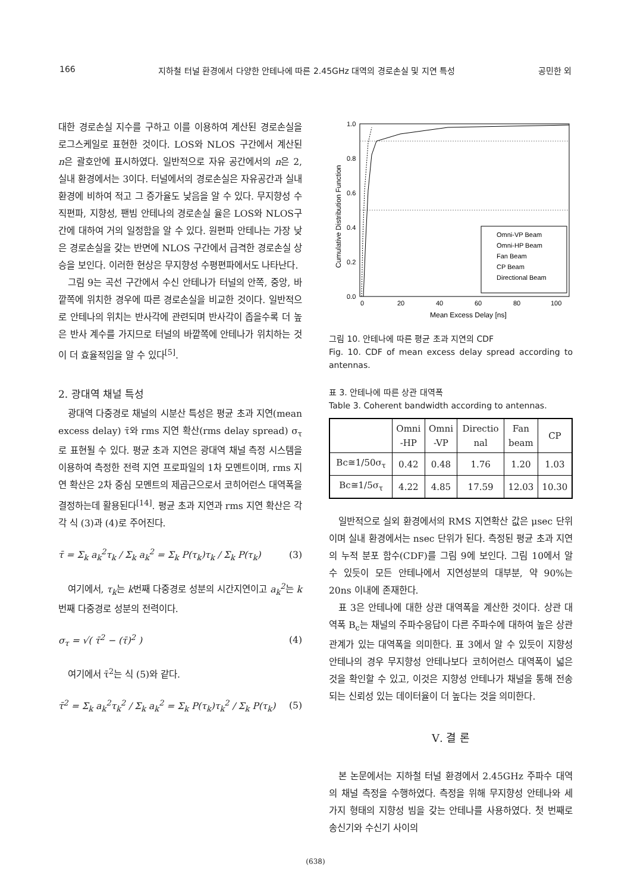166 지하철 터널 환경에서 다양한 안테나에 따른 2.45GHz 대역의 경로손실 및 지연 특성 공민한 외
대한 경로손실 지수를 구하고 이를 이용하여 계산된 경로손실을 로그스케일로 표현한 것이다. LOS와 NLOS 구간에서 계산된 n은 괄호안에 표시하였다. 일반적으로 자유 공간에서의 n은 2, 실내 환경에서는 3이다. 터널에서의 경로손실은 자유공간과 실내 환경에 비하여 적고 그 증가율도 낮음을 알 수 있다. 무지향성 수직편파, 지향성, 팬빔 안테나의 경로손실 율은 LOS와 NLOS구간에 대하여 거의 일정함을 알 수 있다. 원편파 안테나는 가장 낮은 경로손실을 갖는 반면에 NLOS 구간에서 급격한 경로손실 상승을 보인다. 이러한 현상은 무지향성 수평편파에서도 나타난다.
그림 9는 곡선 구간에서 수신 안테나가 터널의 안쪽, 중앙, 바깥쪽에 위치한 경우에 따른 경로손실을 비교한 것이다. 일반적으로 안테나의 위치는 반사각에 관련되며 반사각이 좁을수록 더 높은 반사 계수를 가지므로 터널의 바깥쪽에 안테나가 위치하는 것이 더 효율적임을 알 수 있다<sup>[5]</sup>.
2. 광대역 채널 특성
광대역 다중경로 채널의 시분산 특성은 평균 초과 지연(mean excess delay) τ̄와 rms 지연 확산(rms delay spread) σ<sub>τ</sub>로 표현될 수 있다. 평균 초과 지연은 광대역 채널 측정 시스템을 이용하여 측정한 전력 지연 프로파일의 1차 모멘트이며, rms 지연 확산은 2차 중심 모멘트의 제곱근으로서 코히어런스 대역폭을 결정하는데 활용된다<sup>[14]</sup>. 평균 초과 지연과 rms 지연 확산은 각각 식 (3)과 (4)로 주어진다.
τ̄ = Σ<sub>k</sub> a<sub>k</sub><sup>2</sup>τ<sub>k</sub> / Σ<sub>k</sub> a<sub>k</sub><sup>2</sup> = Σ<sub>k</sub> P(τ<sub>k</sub>)τ<sub>k</sub> / Σ<sub>k</sub> P(τ<sub>k</sub>) (3)
여기에서, τ<sub>k</sub>는 k번째 다중경로 성분의 시간지연이고 a<sub>k</sub><sup>2</sup>는 k번째 다중경로 성분의 전력이다.
σ<sub>τ</sub> = √( τ̄<sup>2</sup> − (τ̄)<sup>2</sup> ) (4)
여기에서 τ̄<sup>2</sup>는 식 (5)와 같다.
τ̄<sup>2</sup> = Σ<sub>k</sub> a<sub>k</sub><sup>2</sup>τ<sub>k</sub><sup>2</sup> / Σ<sub>k</sub> a<sub>k</sub><sup>2</sup> = Σ<sub>k</sub> P(τ<sub>k</sub>)τ<sub>k</sub><sup>2</sup> / Σ<sub>k</sub> P(τ<sub>k</sub>) (5)
1.0
0.8
0.6
0.4
0.2
0.0
0
20
40
60
80
100
Mean Excess Delay [ns]
Cumulative Distribution Function
Omni-VP Beam
Omni-HP Beam
Fan Beam
CP Beam
Directional Beam
그림 10. 안테나에 따른 평균 초과 지연의 CDF
Fig. 10. CDF of mean excess delay spread according to antennas.
표 3. 안테나에 따른 상관 대역폭
Table 3. Coherent bandwidth according to antennas.
| | Omni -HP | Omni -VP | Directio nal | Fan beam | CP |
| --- | --- | --- | --- | --- | --- |
| Bc≅1/50σ<sub>τ</sub> | 0.42 | 0.48 | 1.76 | 1.20 | 1.03 |
| Bc≅1/5σ<sub>τ</sub> | 4.22 | 4.85 | 17.59 | 12.03 | 10.30 |
일반적으로 실외 환경에서의 RMS 지연확산 값은 μsec 단위이며 실내 환경에서는 nsec 단위가 된다. 측정된 평균 초과 지연의 누적 분포 함수(CDF)를 그림 9에 보인다. 그림 10에서 알 수 있듯이 모든 안테나에서 지연성분의 대부분, 약 90%는 20ns 이내에 존재한다.
표 3은 안테나에 대한 상관 대역폭을 계산한 것이다. 상관 대역폭 B<sub>c</sub>는 채널의 주파수응답이 다른 주파수에 대하여 높은 상관관계가 있는 대역폭을 의미한다. 표 3에서 알 수 있듯이 지향성 안테나의 경우 무지향성 안테나보다 코히어런스 대역폭이 넓은 것을 확인할 수 있고, 이것은 지향성 안테나가 채널을 통해 전송되는 신뢰성 있는 데이터율이 더 높다는 것을 의미한다.
Ⅴ. 결 론
본 논문에서는 지하철 터널 환경에서 2.45GHz 주파수 대역의 채널 측정을 수행하였다. 측정을 위해 무지향성 안테나와 세 가지 형태의 지향성 빔을 갖는 안테나를 사용하였다. 첫 번째로 송신기와 수신기 사이의
(638)